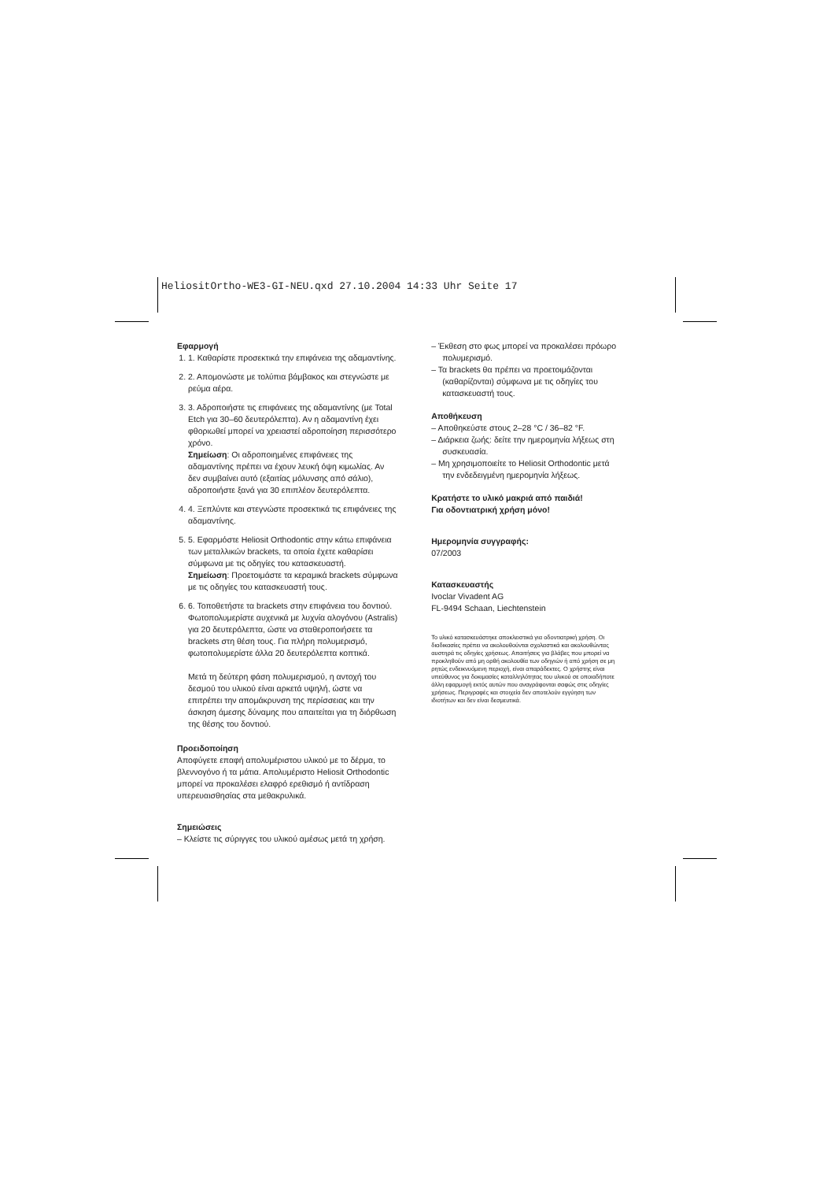HeliositOrtho-WE3-GI-NEU.qxd 27.10.2004 14:33 Uhr Seite 17
Εφαρμογή
1. 1. Καθαρίστε προσεκτικά την επιφάνεια της αδαμαντίνης.
2. 2. Απομονώστε με τολύπια βάμβακος και στεγνώστε με ρεύμα αέρα.
3. 3. Αδροποιήστε τις επιφάνειες της αδαμαντίνης (με Total Etch για 30–60 δευτερόλεπτα). Αν η αδαμαντίνη έχει φθοριωθεί μπορεί να χρειαστεί αδροποίηση περισσότερο χρόνο.
Σημείωση: Οι αδροποιημένες επιφάνειες της αδαμαντίνης πρέπει να έχουν λευκή όψη κιμωλίας. Αν δεν συμβαίνει αυτό (εξαιτίας μόλυνσης από σάλιο), αδροποιήστε ξανά για 30 επιπλέον δευτερόλεπτα.
4. 4. Ξεπλύντε και στεγνώστε προσεκτικά τις επιφάνειες της αδαμαντίνης.
5. 5. Εφαρμόστε Heliosit Orthodontic στην κάτω επιφάνεια των μεταλλικών brackets, τα οποία έχετε καθαρίσει σύμφωνα με τις οδηγίες του κατασκευαστή.
Σημείωση: Προετοιμάστε τα κεραμικά brackets σύμφωνα με τις οδηγίες του κατασκευαστή τους.
6. 6. Τοποθετήστε τα brackets στην επιφάνεια του δοντιού. Φωτοπολυμερίστε αυχενικά με λυχνία αλογόνου (Astralis) για 20 δευτερόλεπτα, ώστε να σταθεροποιήσετε τα brackets στη θέση τους. Για πλήρη πολυμερισμό, φωτοπολυμερίστε άλλα 20 δευτερόλεπτα κοπτικά.
Μετά τη δεύτερη φάση πολυμερισμού, η αντοχή του δεσμού του υλικού είναι αρκετά υψηλή, ώστε να επιτρέπει την απομάκρυνση της περίσσειας και την άσκηση άμεσης δύναμης που απαιτείται για τη διόρθωση της θέσης του δοντιού.
Προειδοποίηση
Αποφύγετε επαφή απολυμέριστου υλικού με το δέρμα, το βλεννογόνο ή τα μάτια. Απολυμέριστο Heliosit Orthodontic μπορεί να προκαλέσει ελαφρό ερεθισμό ή αντίδραση υπερευαισθησίας στα μεθακρυλικά.
Σημειώσεις
– Κλείστε τις σύριγγες του υλικού αμέσως μετά τη χρήση.
– Έκθεση στο φως μπορεί να προκαλέσει πρόωρο πολυμερισμό.
– Τα brackets θα πρέπει να προετοιμάζονται (καθαρίζονται) σύμφωνα με τις οδηγίες του κατασκευαστή τους.
Αποθήκευση
– Αποθηκεύστε στους 2–28 °C / 36–82 °F.
– Διάρκεια ζωής: δείτε την ημερομηνία λήξεως στη συσκευασία.
– Μη χρησιμοποιείτε το Heliosit Orthodontic μετά την ενδεδειγμένη ημερομηνία λήξεως.
Κρατήστε το υλικό μακριά από παιδιά!
Για οδοντιατρική χρήση μόνο!
Ημερομηνία συγγραφής:
07/2003
Κατασκευαστής
Ivoclar Vivadent AG
FL-9494 Schaan, Liechtenstein
Το υλικό κατασκευάστηκε αποκλειστικά για οδοντιατρική χρήση. Οι διαδικασίες πρέπει να ακολουθούνται σχολαστικά και ακολουθώντας αυστηρά τις οδηγίες χρήσεως. Απαιτήσεις για βλάβες που μπορεί να προκληθούν από μη ορθή ακολουθία των οδηγιών ή από χρήση σε μη ρητώς ενδεικνυόμενη περιοχή, είναι απαράδεκτες. Ο χρήστης είναι υπεύθυνος για δοκιμασίες καταλληλότητας του υλικού σε οποιαδήποτε άλλη εφαρμογή εκτός αυτών που αναγράφονται σαφώς στις οδηγίες χρήσεως. Περιγραφές και στοιχεία δεν αποτελούν εγγύηση των ιδιοτήτων και δεν είναι δεσμευτικά.